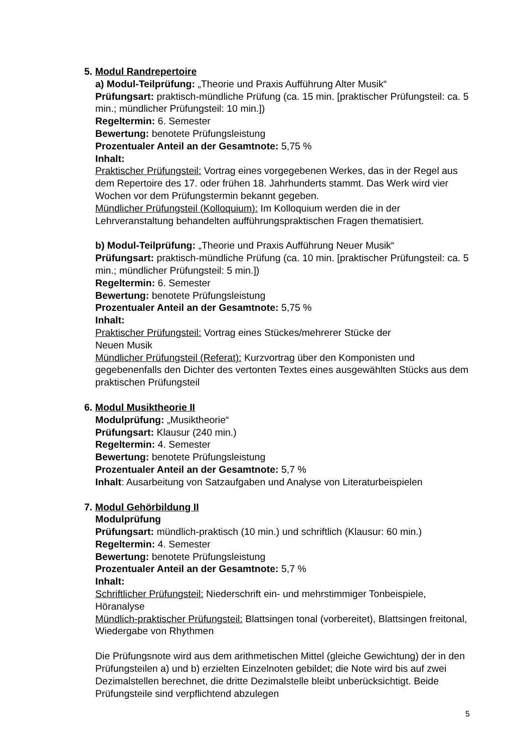5. Modul Randrepertoire
a) Modul-Teilprüfung: „Theorie und Praxis Aufführung Alter Musik“
Prüfungsart: praktisch-mündliche Prüfung (ca. 15 min. [praktischer Prüfungsteil: ca. 5 min.; mündlicher Prüfungsteil: 10 min.])
Regeltermin: 6. Semester
Bewertung: benotete Prüfungsleistung
Prozentualer Anteil an der Gesamtnote: 5,75 %
Inhalt:
Praktischer Prüfungsteil: Vortrag eines vorgegebenen Werkes, das in der Regel aus dem Repertoire des 17. oder frühen 18. Jahrhunderts stammt. Das Werk wird vier Wochen vor dem Prüfungstermin bekannt gegeben.
Mündlicher Prüfungsteil (Kolloquium): Im Kolloquium werden die in der Lehrveranstaltung behandelten aufführungspraktischen Fragen thematisiert.
b) Modul-Teilprüfung: „Theorie und Praxis Aufführung Neuer Musik“
Prüfungsart: praktisch-mündliche Prüfung (ca. 10 min. [praktischer Prüfungsteil: ca. 5 min.; mündlicher Prüfungsteil: 5 min.])
Regeltermin: 6. Semester
Bewertung: benotete Prüfungsleistung
Prozentualer Anteil an der Gesamtnote: 5,75 %
Inhalt:
Praktischer Prüfungsteil: Vortrag eines Stückes/mehrerer Stücke der
Neuen Musik
Mündlicher Prüfungsteil (Referat): Kurzvortrag über den Komponisten und gegebenenfalls den Dichter des vertonten Textes eines ausgewählten Stücks aus dem praktischen Prüfungsteil
6. Modul Musiktheorie II
Modulprüfung: „Musiktheorie“
Prüfungsart: Klausur (240 min.)
Regeltermin: 4. Semester
Bewertung: benotete Prüfungsleistung
Prozentualer Anteil an der Gesamtnote: 5,7 %
Inhalt: Ausarbeitung von Satzaufgaben und Analyse von Literaturbeispielen
7. Modul Gehörbildung II
Modulprüfung
Prüfungsart: mündlich-praktisch (10 min.) und schriftlich (Klausur: 60 min.)
Regeltermin: 4. Semester
Bewertung: benotete Prüfungsleistung
Prozentualer Anteil an der Gesamtnote: 5,7 %
Inhalt:
Schriftlicher Prüfungsteil: Niederschrift ein- und mehrstimmiger Tonbeispiele, Höranalyse
Mündlich-praktischer Prüfungsteil: Blattsingen tonal (vorbereitet), Blattsingen freitonal, Wiedergabe von Rhythmen
Die Prüfungsnote wird aus dem arithmetischen Mittel (gleiche Gewichtung) der in den Prüfungsteilen a) und b) erzielten Einzelnoten gebildet; die Note wird bis auf zwei Dezimalstellen berechnet, die dritte Dezimalstelle bleibt unberücksichtigt. Beide Prüfungsteile sind verpflichtend abzulegen
5